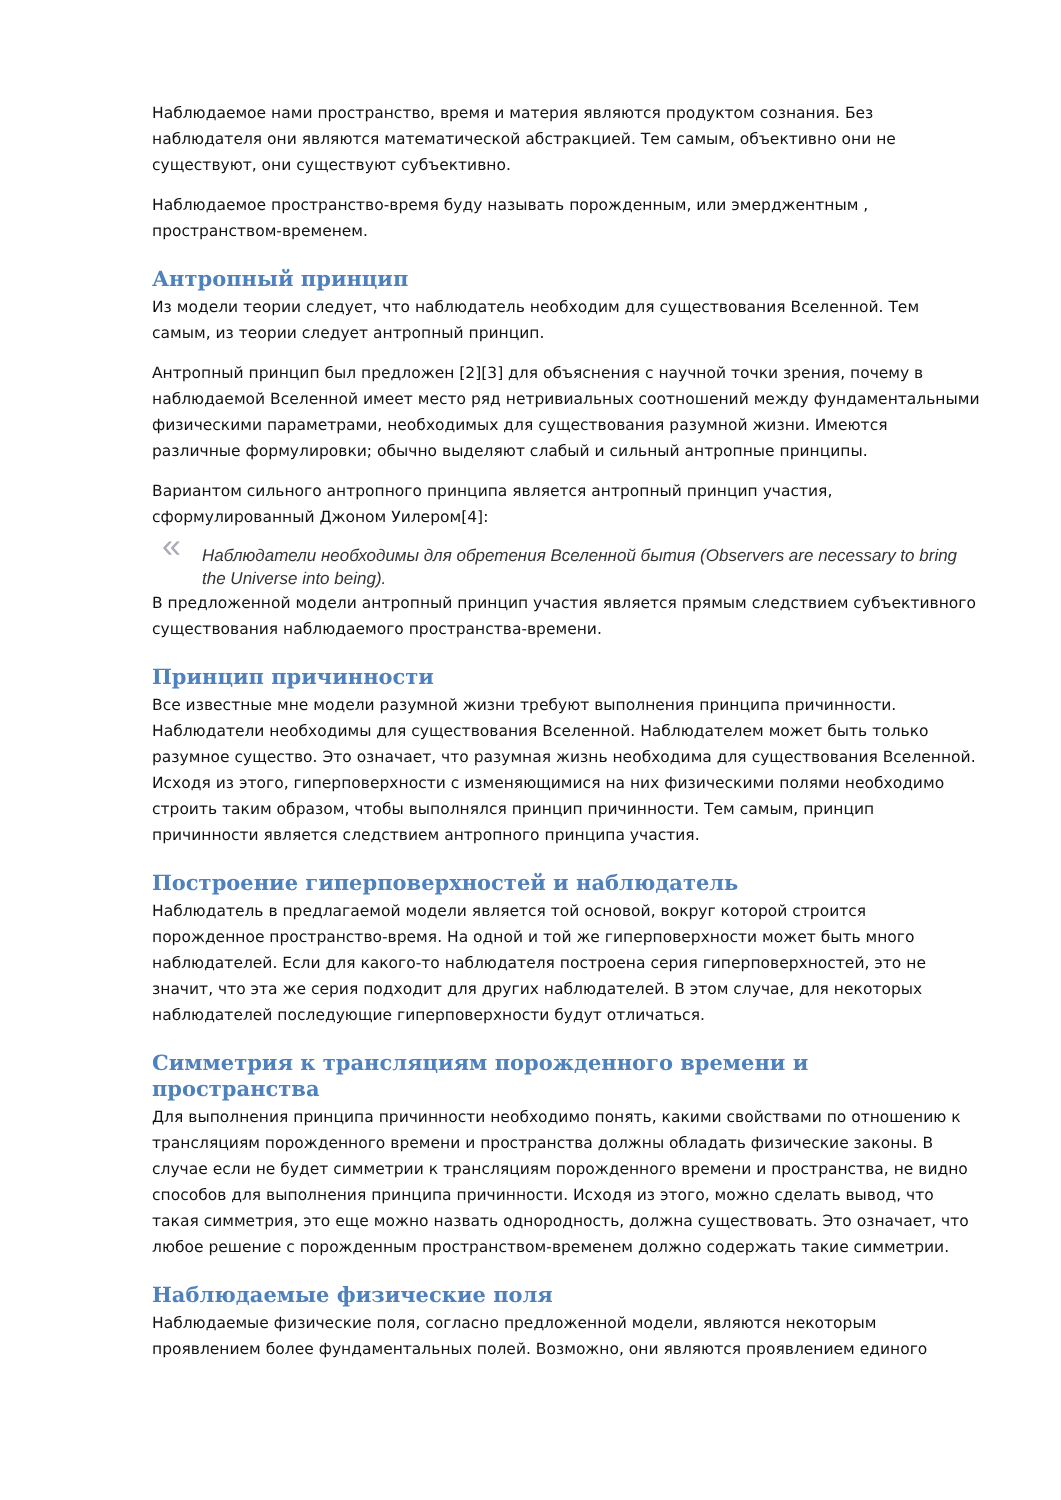Наблюдаемое нами пространство, время и материя являются продуктом сознания. Без наблюдателя они являются математической абстракцией. Тем самым, объективно они не существуют, они существуют субъективно.
Наблюдаемое пространство-время буду называть порожденным, или эмерджентным , пространством-временем.
Антропный принцип
Из модели теории следует, что наблюдатель необходим для существования Вселенной. Тем самым, из теории следует антропный принцип.
Антропный принцип был предложен [2][3] для объяснения с научной точки зрения, почему в наблюдаемой Вселенной имеет место ряд нетривиальных соотношений между фундаментальными физическими параметрами, необходимых для существования разумной жизни. Имеются различные формулировки; обычно выделяют слабый и сильный антропные принципы.
Вариантом сильного антропного принципа является антропный принцип участия, сформулированный Джоном Уилером[4]:
« Наблюдатели необходимы для обретения Вселенной бытия (Observers are necessary to bring the Universe into being).
В предложенной модели антропный принцип участия является прямым следствием субъективного существования наблюдаемого пространства-времени.
Принцип причинности
Все известные мне модели разумной жизни требуют выполнения принципа причинности. Наблюдатели необходимы для существования Вселенной. Наблюдателем может быть только разумное существо. Это означает, что разумная жизнь необходима для существования Вселенной. Исходя из этого, гиперповерхности с изменяющимися на них физическими полями необходимо строить таким образом, чтобы выполнялся принцип причинности. Тем самым, принцип причинности является следствием антропного принципа участия.
Построение гиперповерхностей и наблюдатель
Наблюдатель в предлагаемой модели является той основой, вокруг которой строится порожденное пространство-время. На одной и той же гиперповерхности может быть много наблюдателей. Если для какого-то наблюдателя построена серия гиперповерхностей, это не значит, что эта же серия подходит для других наблюдателей. В этом случае, для некоторых наблюдателей последующие гиперповерхности будут отличаться.
Симметрия к трансляциям порожденного времени и пространства
Для выполнения принципа причинности необходимо понять, какими свойствами по отношению к трансляциям порожденного времени и пространства должны обладать физические законы. В случае если не будет симметрии к трансляциям порожденного времени и пространства, не видно способов для выполнения принципа причинности. Исходя из этого, можно сделать вывод, что такая симметрия, это еще можно назвать однородность, должна существовать. Это означает, что любое решение с порожденным пространством-временем должно содержать такие симметрии.
Наблюдаемые физические поля
Наблюдаемые физические поля, согласно предложенной модели, являются некоторым проявлением более фундаментальных полей. Возможно, они являются проявлением единого